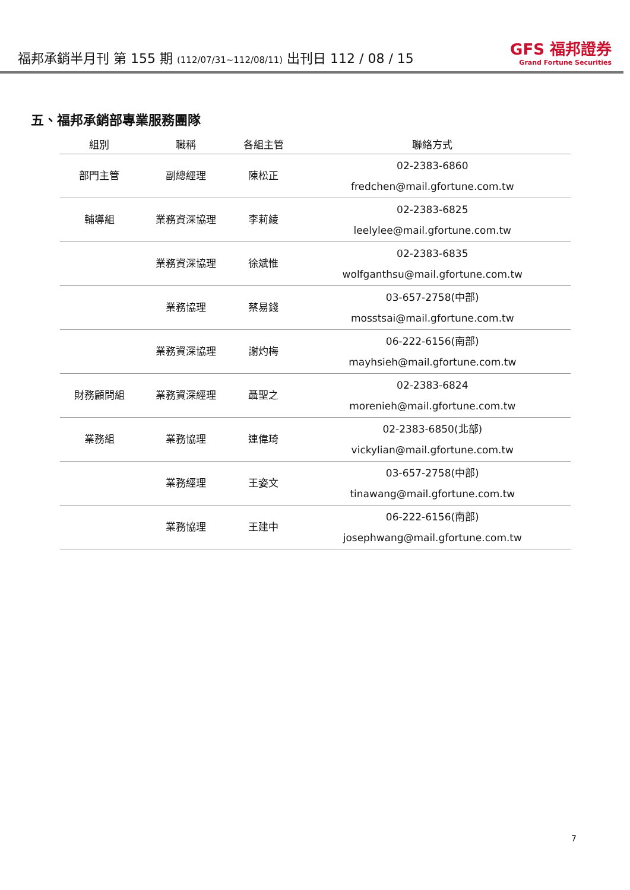福邦承銷半月刊 第 155 期 (112/07/31~112/08/11) 出刊日 112 / 08 / 15
GFS 福邦證券
Grand Fortune Securities
五、福邦承銷部專業服務團隊
| 組別 | 職稱 | 各組主管 | 聯絡方式 |
| --- | --- | --- | --- |
| 部門主管 | 副總經理 | 陳松正 | 02-2383-6860 fredchen@mail.gfortune.com.tw |
| 輔導組 | 業務資深協理 | 李莉綾 | 02-2383-6825 leelylee@mail.gfortune.com.tw |
| | 業務資深協理 | 徐斌惟 | 02-2383-6835 wolfganthsu@mail.gfortune.com.tw |
| | 業務協理 | 蔡易錢 | 03-657-2758(中部) mosstsai@mail.gfortune.com.tw |
| | 業務資深協理 | 謝灼梅 | 06-222-6156(南部) mayhsieh@mail.gfortune.com.tw |
| 財務顧問組 | 業務資深經理 | 聶聖之 | 02-2383-6824 morenieh@mail.gfortune.com.tw |
| 業務組 | 業務協理 | 連偉琦 | 02-2383-6850(北部) vickylian@mail.gfortune.com.tw |
| | 業務經理 | 王姿文 | 03-657-2758(中部) tinawang@mail.gfortune.com.tw |
| | 業務協理 | 王建中 | 06-222-6156(南部) josephwang@mail.gfortune.com.tw |
7